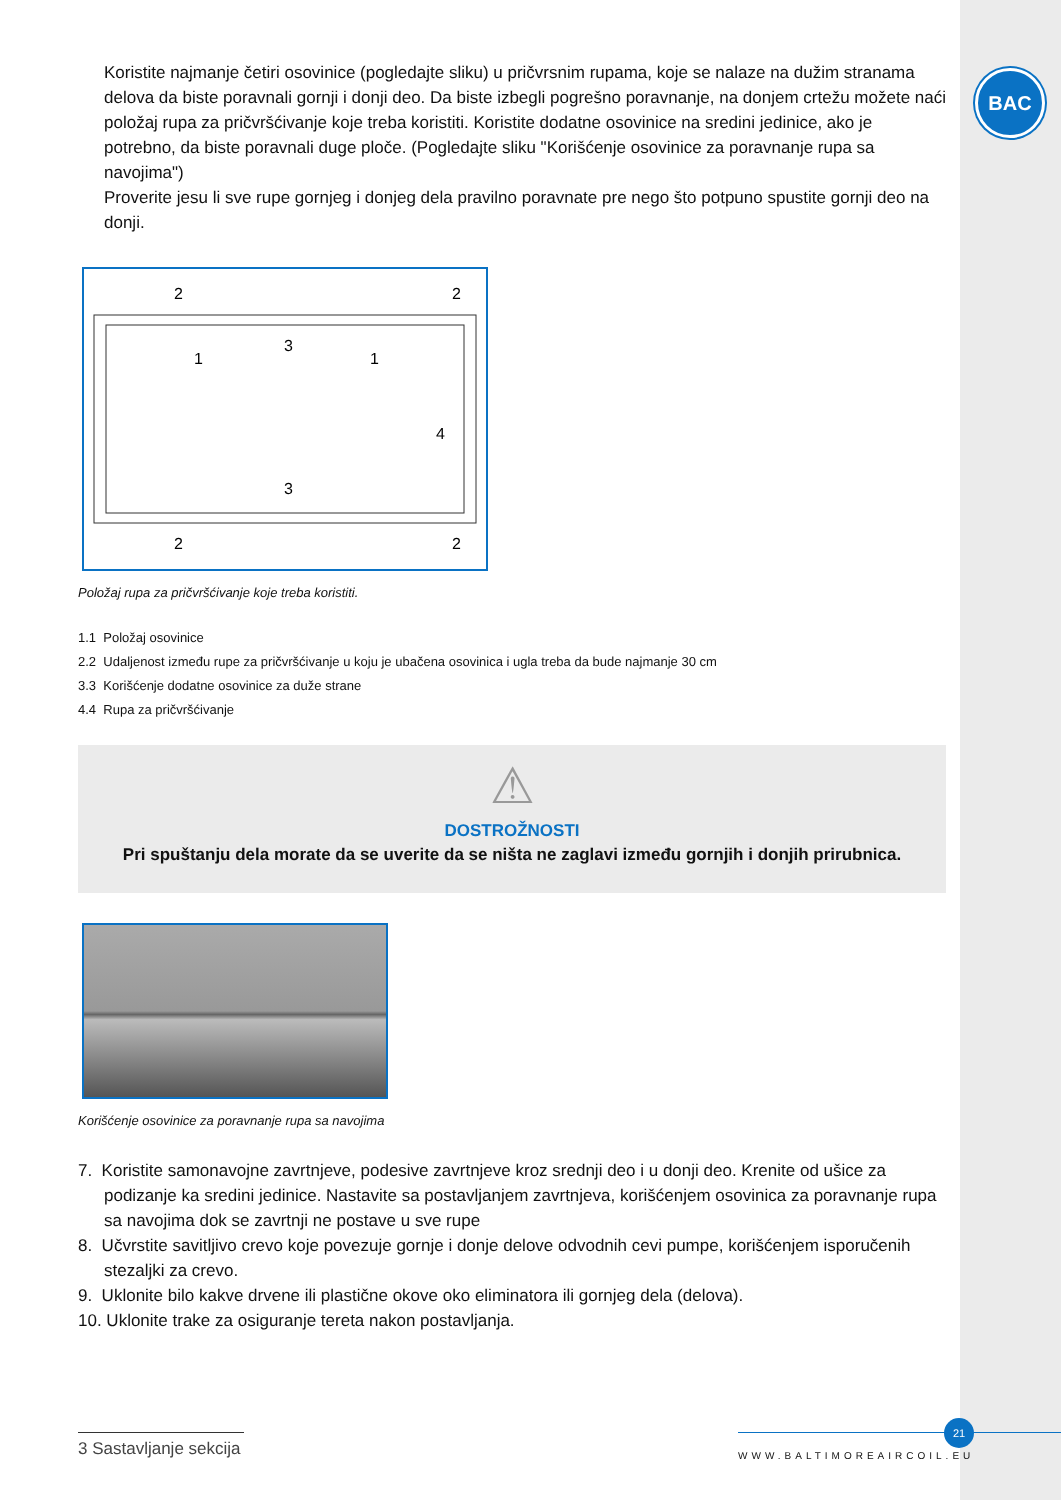BAC
Koristite najmanje četiri osovinice (pogledajte sliku) u pričvrsnim rupama, koje se nalaze na dužim stranama delova da biste poravnali gornji i donji deo. Da biste izbegli pogrešno poravnanje, na donjem crtežu možete naći položaj rupa za pričvršćivanje koje treba koristiti. Koristite dodatne osovinice na sredini jedinice, ako je potrebno, da biste poravnali duge ploče. (Pogledajte sliku "Korišćenje osovinice za poravnanje rupa sa navojima")
Proverite jesu li sve rupe gornjeg i donjeg dela pravilno poravnate pre nego što potpuno spustite gornji deo na donji.
2
2
2
2
1
1
3
3
4
Položaj rupa za pričvršćivanje koje treba koristiti.
1.1 Položaj osovinice
2.2 Udaljenost između rupe za pričvršćivanje u koju je ubačena osovinica i ugla treba da bude najmanje 30 cm
3.3 Korišćenje dodatne osovinice za duže strane
4.4 Rupa za pričvršćivanje
⚠
DOSTROŽNOSTI
Pri spuštanju dela morate da se uverite da se ništa ne zaglavi između gornjih i donjih prirubnica.
Korišćenje osovinice za poravnanje rupa sa navojima
7. Koristite samonavojne zavrtnjeve, podesive zavrtnjeve kroz srednji deo i u donji deo. Krenite od ušice za podizanje ka sredini jedinice. Nastavite sa postavljanjem zavrtnjeva, korišćenjem osovinica za poravnanje rupa sa navojima dok se zavrtnji ne postave u sve rupe
8. Učvrstite savitljivo crevo koje povezuje gornje i donje delove odvodnih cevi pumpe, korišćenjem isporučenih stezaljki za crevo.
9. Uklonite bilo kakve drvene ili plastične okove oko eliminatora ili gornjeg dela (delova).
10. Uklonite trake za osiguranje tereta nakon postavljanja.
3 Sastavljanje sekcija
21
WWW.BALTIMOREAIRCOIL.EU